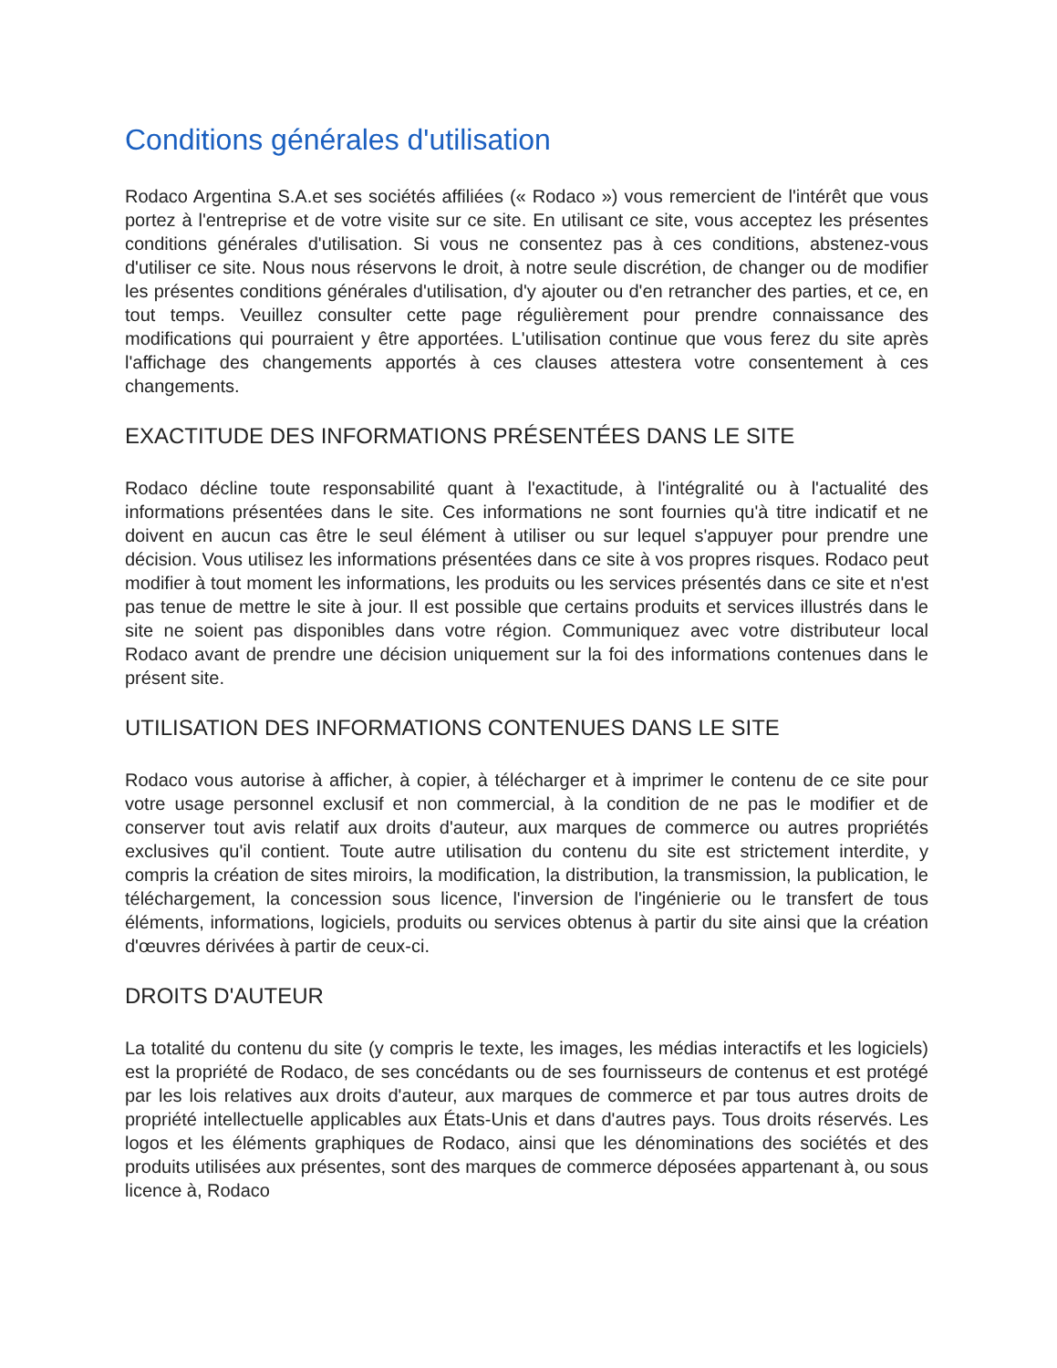Conditions générales d'utilisation
Rodaco Argentina S.A.et ses sociétés affiliées (« Rodaco ») vous remercient de l'intérêt que vous portez à l'entreprise et de votre visite sur ce site. En utilisant ce site, vous acceptez les présentes conditions générales d'utilisation. Si vous ne consentez pas à ces conditions, abstenez-vous d'utiliser ce site. Nous nous réservons le droit, à notre seule discrétion, de changer ou de modifier les présentes conditions générales d'utilisation, d'y ajouter ou d'en retrancher des parties, et ce, en tout temps. Veuillez consulter cette page régulièrement pour prendre connaissance des modifications qui pourraient y être apportées. L'utilisation continue que vous ferez du site après l'affichage des changements apportés à ces clauses attestera votre consentement à ces changements.
EXACTITUDE DES INFORMATIONS PRÉSENTÉES DANS LE SITE
Rodaco décline toute responsabilité quant à l'exactitude, à l'intégralité ou à l'actualité des informations présentées dans le site. Ces informations ne sont fournies qu'à titre indicatif et ne doivent en aucun cas être le seul élément à utiliser ou sur lequel s'appuyer pour prendre une décision. Vous utilisez les informations présentées dans ce site à vos propres risques. Rodaco peut modifier à tout moment les informations, les produits ou les services présentés dans ce site et n'est pas tenue de mettre le site à jour. Il est possible que certains produits et services illustrés dans le site ne soient pas disponibles dans votre région. Communiquez avec votre distributeur local Rodaco avant de prendre une décision uniquement sur la foi des informations contenues dans le présent site.
UTILISATION DES INFORMATIONS CONTENUES DANS LE SITE
Rodaco vous autorise à afficher, à copier, à télécharger et à imprimer le contenu de ce site pour votre usage personnel exclusif et non commercial, à la condition de ne pas le modifier et de conserver tout avis relatif aux droits d'auteur, aux marques de commerce ou autres propriétés exclusives qu'il contient. Toute autre utilisation du contenu du site est strictement interdite, y compris la création de sites miroirs, la modification, la distribution, la transmission, la publication, le téléchargement, la concession sous licence, l'inversion de l'ingénierie ou le transfert de tous éléments, informations, logiciels, produits ou services obtenus à partir du site ainsi que la création d'œuvres dérivées à partir de ceux-ci.
DROITS D'AUTEUR
La totalité du contenu du site (y compris le texte, les images, les médias interactifs et les logiciels) est la propriété de Rodaco, de ses concédants ou de ses fournisseurs de contenus et est protégé par les lois relatives aux droits d'auteur, aux marques de commerce et par tous autres droits de propriété intellectuelle applicables aux États-Unis et dans d'autres pays. Tous droits réservés. Les logos et les éléments graphiques de Rodaco, ainsi que les dénominations des sociétés et des produits utilisées aux présentes, sont des marques de commerce déposées appartenant à, ou sous licence à, Rodaco